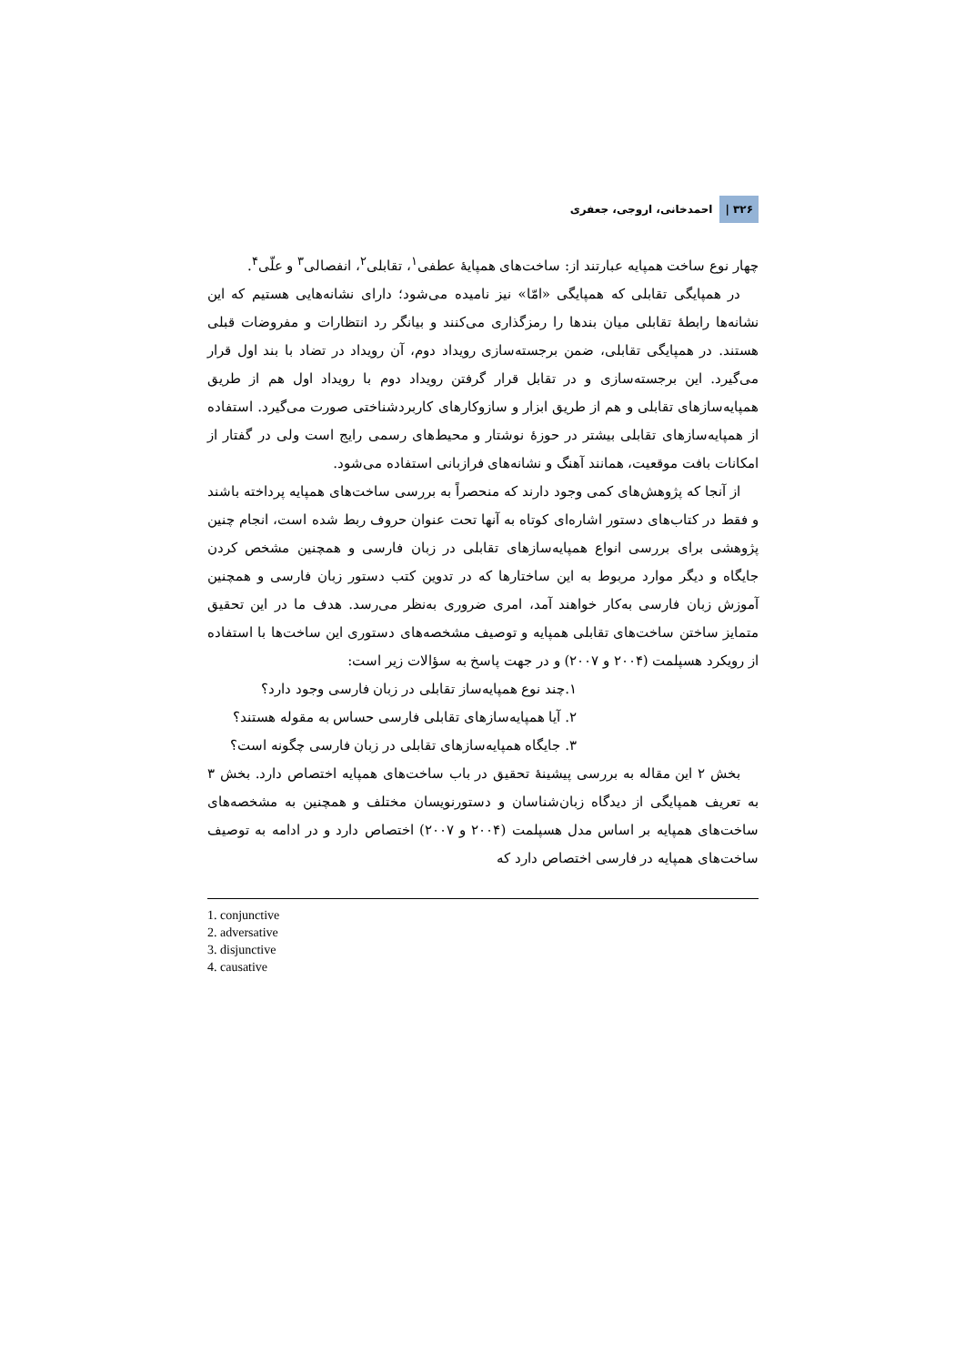۳۲۶ | احمدخانی، اروجی، جعفری
چهار نوع ساخت همپایه عبارتند از: ساخت‌های همپایهٔ عطفی<sup>۱</sup>، تقابلی<sup>۲</sup>، انفصالی<sup>۳</sup> و علّی<sup>۴</sup>.
در همپایگی تقابلی که همپایگی «امّا» نیز نامیده می‌شود؛ دارای نشانه‌هایی هستیم که این نشانه‌ها رابطهٔ تقابلی میان بندها را رمزگذاری می‌کنند و بیانگر رد انتظارات و مفروضات قبلی هستند. در همپایگی تقابلی، ضمن برجسته‌سازی رویداد دوم، آن رویداد در تضاد با بند اول قرار می‌گیرد. این برجسته‌سازی و در تقابل قرار گرفتن رویداد دوم با رویداد اول هم از طریق همپایه‌سازهای تقابلی و هم از طریق ابزار و سازوکارهای کاربردشناختی صورت می‌گیرد. استفاده از همپایه‌سازهای تقابلی بیشتر در حوزهٔ نوشتار و محیط‌های رسمی رایج است ولی در گفتار از امکانات بافت موقعیت، همانند آهنگ و نشانه‌های فرازبانی استفاده می‌شود.
از آنجا که پژوهش‌های کمی وجود دارند که منحصراً به بررسی ساخت‌های همپایه پرداخته باشند و فقط در کتاب‌های دستور اشاره‌ای کوتاه به آنها تحت عنوان حروف ربط شده است، انجام چنین پژوهشی برای بررسی انواع همپایه‌سازهای تقابلی در زبان فارسی و همچنین مشخص کردن جایگاه و دیگر موارد مربوط به این ساختارها که در تدوین کتب دستور زبان فارسی و همچنین آموزش زبان فارسی به‌کار خواهند آمد، امری ضروری به‌نظر می‌رسد. هدف ما در این تحقیق متمایز ساختن ساخت‌های تقابلی همپایه و توصیف مشخصه‌های دستوری این ساخت‌ها با استفاده از رویکرد هسپلمت (۲۰۰۴ و ۲۰۰۷) و در جهت پاسخ به سؤالات زیر است:
۱.چند نوع همپایه‌ساز تقابلی در زبان فارسی وجود دارد؟
۲. آیا همپایه‌سازهای تقابلی فارسی حساس به مقوله هستند؟
۳. جایگاه همپایه‌سازهای تقابلی در زبان فارسی چگونه است؟
بخش ۲ این مقاله به بررسی پیشینهٔ تحقیق در باب ساخت‌های همپایه اختصاص دارد. بخش ۳ به تعریف همپایگی از دیدگاه زبان‌شناسان و دستورنویسان مختلف و همچنین به مشخصه‌های ساخت‌های همپایه بر اساس مدل هسپلمت (۲۰۰۴ و ۲۰۰۷) اختصاص دارد و در ادامه به توصیف ساخت‌های همپایه در فارسی اختصاص دارد که
1. conjunctive
2. adversative
3. disjunctive
4. causative